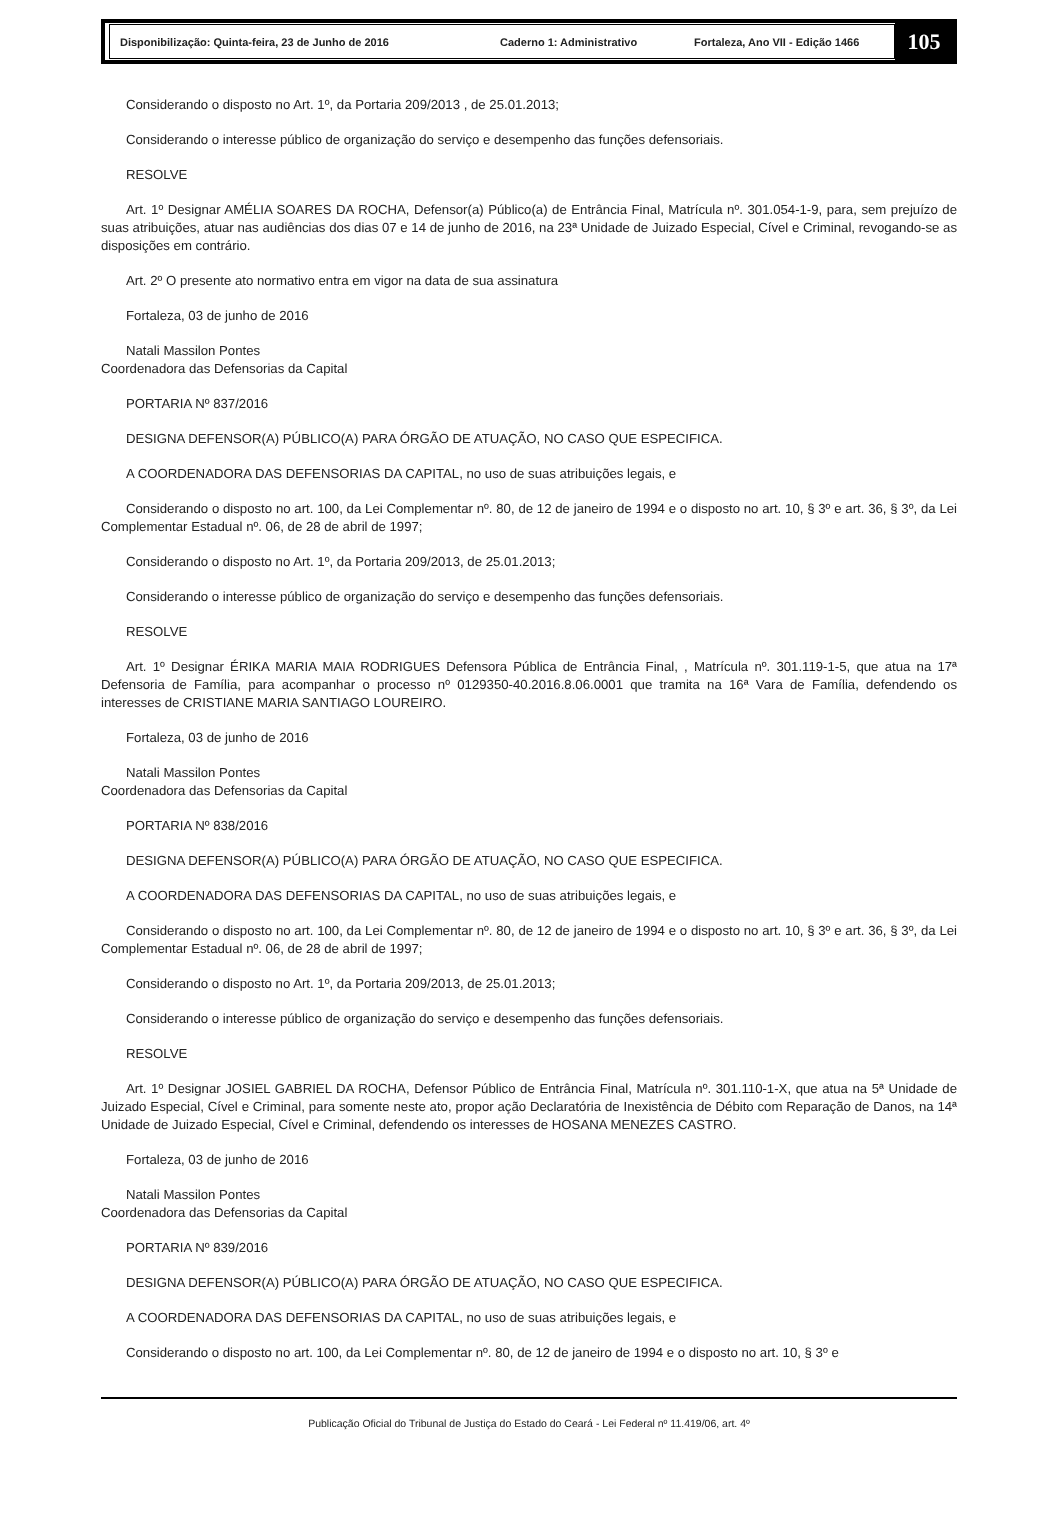Disponibilização: Quinta-feira, 23 de Junho de 2016 Caderno 1: Administrativo Fortaleza, Ano VII - Edição 1466
105
Considerando o disposto no Art. 1º, da Portaria 209/2013 , de 25.01.2013;
Considerando o interesse público de organização do serviço e desempenho das funções defensoriais.
RESOLVE
Art. 1º Designar AMÉLIA SOARES DA ROCHA, Defensor(a) Público(a) de Entrância Final, Matrícula nº. 301.054-1-9, para, sem prejuízo de suas atribuições, atuar nas audiências dos dias 07 e 14 de junho de 2016, na 23ª Unidade de Juizado Especial, Cível e Criminal, revogando-se as disposições em contrário.
Art. 2º O presente ato normativo entra em vigor na data de sua assinatura
Fortaleza, 03 de junho de 2016
Natali Massilon Pontes
Coordenadora das Defensorias da Capital
PORTARIA Nº 837/2016
DESIGNA DEFENSOR(A) PÚBLICO(A) PARA ÓRGÃO DE ATUAÇÃO, NO CASO QUE ESPECIFICA.
A COORDENADORA DAS DEFENSORIAS DA CAPITAL, no uso de suas atribuições legais, e
Considerando o disposto no art. 100, da Lei Complementar nº. 80, de 12 de janeiro de 1994 e o disposto no art. 10, § 3º e art. 36, § 3º, da Lei Complementar Estadual nº. 06, de 28 de abril de 1997;
Considerando o disposto no Art. 1º, da Portaria 209/2013, de 25.01.2013;
Considerando o interesse público de organização do serviço e desempenho das funções defensoriais.
RESOLVE
Art. 1º Designar ÉRIKA MARIA MAIA RODRIGUES Defensora Pública de Entrância Final, , Matrícula nº. 301.119-1-5, que atua na 17ª Defensoria de Família, para acompanhar o processo nº 0129350-40.2016.8.06.0001 que tramita na 16ª Vara de Família, defendendo os interesses de CRISTIANE MARIA SANTIAGO LOUREIRO.
Fortaleza, 03 de junho de 2016
Natali Massilon Pontes
Coordenadora das Defensorias da Capital
PORTARIA Nº 838/2016
DESIGNA DEFENSOR(A) PÚBLICO(A) PARA ÓRGÃO DE ATUAÇÃO, NO CASO QUE ESPECIFICA.
A COORDENADORA DAS DEFENSORIAS DA CAPITAL, no uso de suas atribuições legais, e
Considerando o disposto no art. 100, da Lei Complementar nº. 80, de 12 de janeiro de 1994 e o disposto no art. 10, § 3º e art. 36, § 3º, da Lei Complementar Estadual nº. 06, de 28 de abril de 1997;
Considerando o disposto no Art. 1º, da Portaria 209/2013, de 25.01.2013;
Considerando o interesse público de organização do serviço e desempenho das funções defensoriais.
RESOLVE
Art. 1º Designar JOSIEL GABRIEL DA ROCHA, Defensor Público de Entrância Final, Matrícula nº. 301.110-1-X, que atua na 5ª Unidade de Juizado Especial, Cível e Criminal, para somente neste ato, propor ação Declaratória de Inexistência de Débito com Reparação de Danos, na 14ª Unidade de Juizado Especial, Cível e Criminal, defendendo os interesses de HOSANA MENEZES CASTRO.
Fortaleza, 03 de junho de 2016
Natali Massilon Pontes
Coordenadora das Defensorias da Capital
PORTARIA Nº 839/2016
DESIGNA DEFENSOR(A) PÚBLICO(A) PARA ÓRGÃO DE ATUAÇÃO, NO CASO QUE ESPECIFICA.
A COORDENADORA DAS DEFENSORIAS DA CAPITAL, no uso de suas atribuições legais, e
Considerando o disposto no art. 100, da Lei Complementar nº. 80, de 12 de janeiro de 1994 e o disposto no art. 10, § 3º e
Publicação Oficial do Tribunal de Justiça do Estado do Ceará - Lei Federal nº 11.419/06, art. 4º